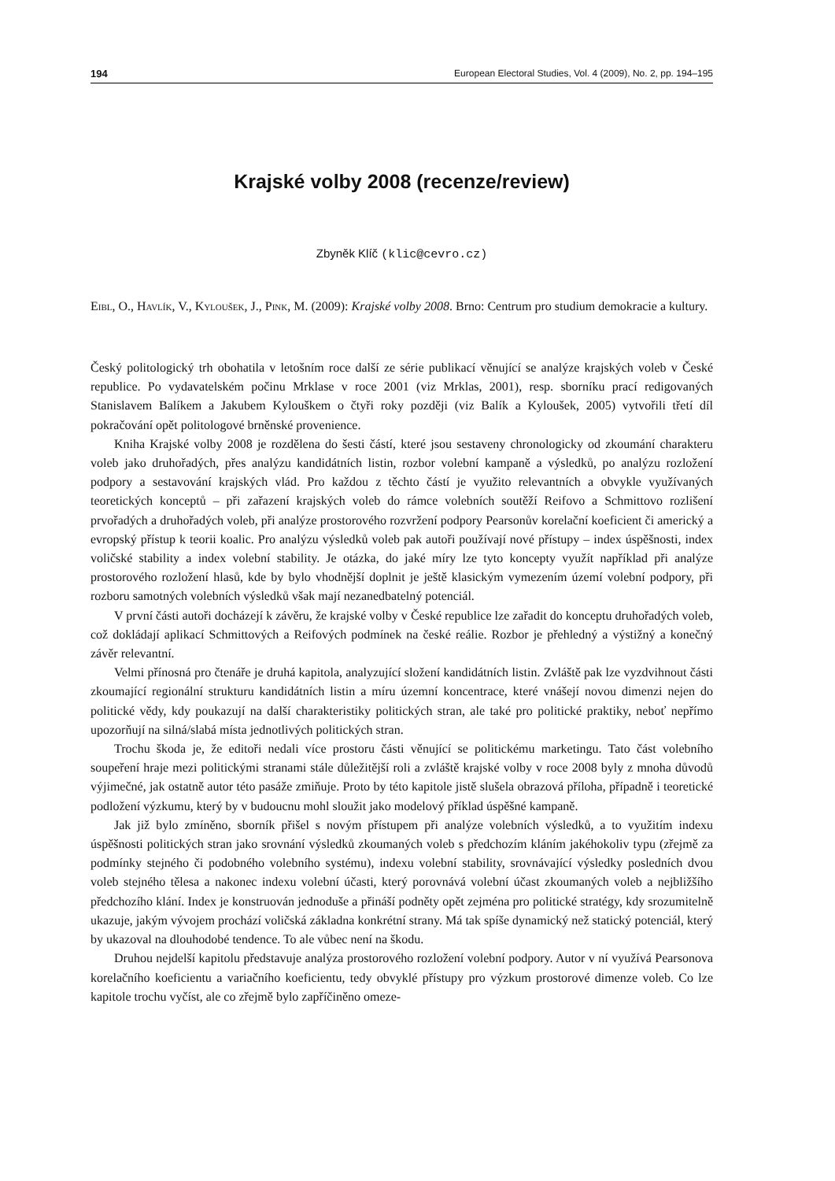194 European Electoral Studies, Vol. 4 (2009), No. 2, pp. 194–195
Krajské volby 2008 (recenze/review)
Zbyněk Klíč (klic@cevro.cz)
Eibl, O., Havlík, V., Kyloušek, J., Pink, M. (2009): Krajské volby 2008. Brno: Centrum pro studium demokracie a kultury.
Český politologický trh obohatila v letošním roce další ze série publikací věnující se analýze krajských voleb v České republice. Po vydavatelském počinu Mrklase v roce 2001 (viz Mrklas, 2001), resp. sborníku prací redigovaných Stanislavem Balíkem a Jakubem Kylouškem o čtyři roky později (viz Balík a Kyloušek, 2005) vytvořili třetí díl pokračování opět politologové brněnské provenience.
Kniha Krajské volby 2008 je rozdělena do šesti částí, které jsou sestaveny chronologicky od zkoumání charakteru voleb jako druhořadých, přes analýzu kandidátních listin, rozbor volební kampaně a výsledků, po analýzu rozložení podpory a sestavování krajských vlád. Pro každou z těchto částí je využito relevantních a obvykle využívaných teoretických konceptů – při zařazení krajských voleb do rámce volebních soutěží Reifovo a Schmittovo rozlišení prvořadých a druhořadých voleb, při analýze prostorového rozvržení podpory Pearsonův korelační koeficient či americký a evropský přístup k teorii koalic. Pro analýzu výsledků voleb pak autoři používají nové přístupy – index úspěšnosti, index voličské stability a index volební stability. Je otázka, do jaké míry lze tyto koncepty využít například při analýze prostorového rozložení hlasů, kde by bylo vhodnější doplnit je ještě klasickým vymezením území volební podpory, při rozboru samotných volebních výsledků však mají nezanedbatelný potenciál.
V první části autoři docházejí k závěru, že krajské volby v České republice lze zařadit do konceptu druhořadých voleb, což dokládají aplikací Schmittových a Reifových podmínek na české reálie. Rozbor je přehledný a výstižný a konečný závěr relevantní.
Velmi přínosná pro čtenáře je druhá kapitola, analyzující složení kandidátních listin. Zvláště pak lze vyzdvihnout části zkoumající regionální strukturu kandidátních listin a míru územní koncentrace, které vnášejí novou dimenzi nejen do politické vědy, kdy poukazují na další charakteristiky politických stran, ale také pro politické praktiky, neboť nepřímo upozorňují na silná/slabá místa jednotlivých politických stran.
Trochu škoda je, že editoři nedali více prostoru části věnující se politickému marketingu. Tato část volebního soupeření hraje mezi politickými stranami stále důležitější roli a zvláště krajské volby v roce 2008 byly z mnoha důvodů výjimečné, jak ostatně autor této pasáže zmiňuje. Proto by této kapitole jistě slušela obrazová příloha, případně i teoretické podložení výzkumu, který by v budoucnu mohl sloužit jako modelový příklad úspěšné kampaně.
Jak již bylo zmíněno, sborník přišel s novým přístupem při analýze volebních výsledků, a to využitím indexu úspěšnosti politických stran jako srovnání výsledků zkoumaných voleb s předchozím kláním jakéhokoliv typu (zřejmě za podmínky stejného či podobného volebního systému), indexu volební stability, srovnávající výsledky posledních dvou voleb stejného tělesa a nakonec indexu volební účasti, který porovnává volební účast zkoumaných voleb a nejbližšího předchozího klání. Index je konstruován jednoduše a přináší podněty opět zejména pro politické stratégy, kdy srozumitelně ukazuje, jakým vývojem prochází voličská základna konkrétní strany. Má tak spíše dynamický než statický potenciál, který by ukazoval na dlouhodobé tendence. To ale vůbec není na škodu.
Druhou nejdelší kapitolu představuje analýza prostorového rozložení volební podpory. Autor v ní využívá Pearsonova korelačního koeficientu a variačního koeficientu, tedy obvyklé přístupy pro výzkum prostorové dimenze voleb. Co lze kapitole trochu vyčíst, ale co zřejmě bylo zapříčiněno omeze-